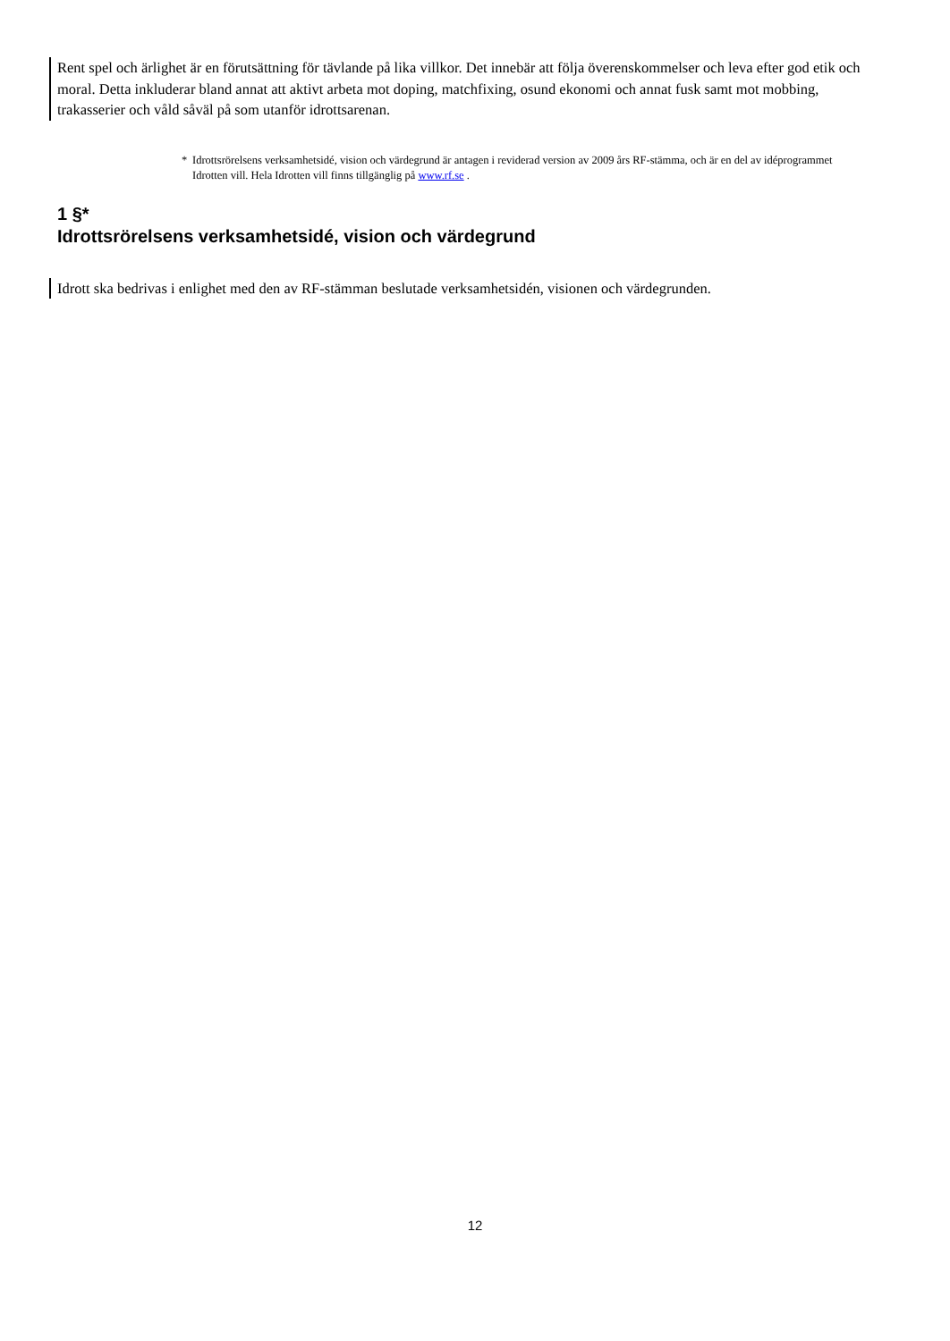Rent spel och ärlighet är en förutsättning för tävlande på lika villkor. Det innebär att följa överenskommelser och leva efter god etik och moral. Detta inkluderar bland annat att aktivt arbeta mot doping, matchfixing, osund ekonomi och annat fusk samt mot mobbing, trakasserier och våld såväl på som utanför idrottsarenan.
* Idrottsrörelsens verksamhetsidé, vision och värdegrund är antagen i reviderad version av 2009 års RF-stämma, och är en del av idéprogrammet Idrotten vill. Hela Idrotten vill finns tillgänglig på www.rf.se .
1 §*
Idrottsrörelsens verksamhetsidé, vision och värdegrund
Idrott ska bedrivas i enlighet med den av RF-stämman beslutade verksamhetsidén, visionen och värdegrunden.
12